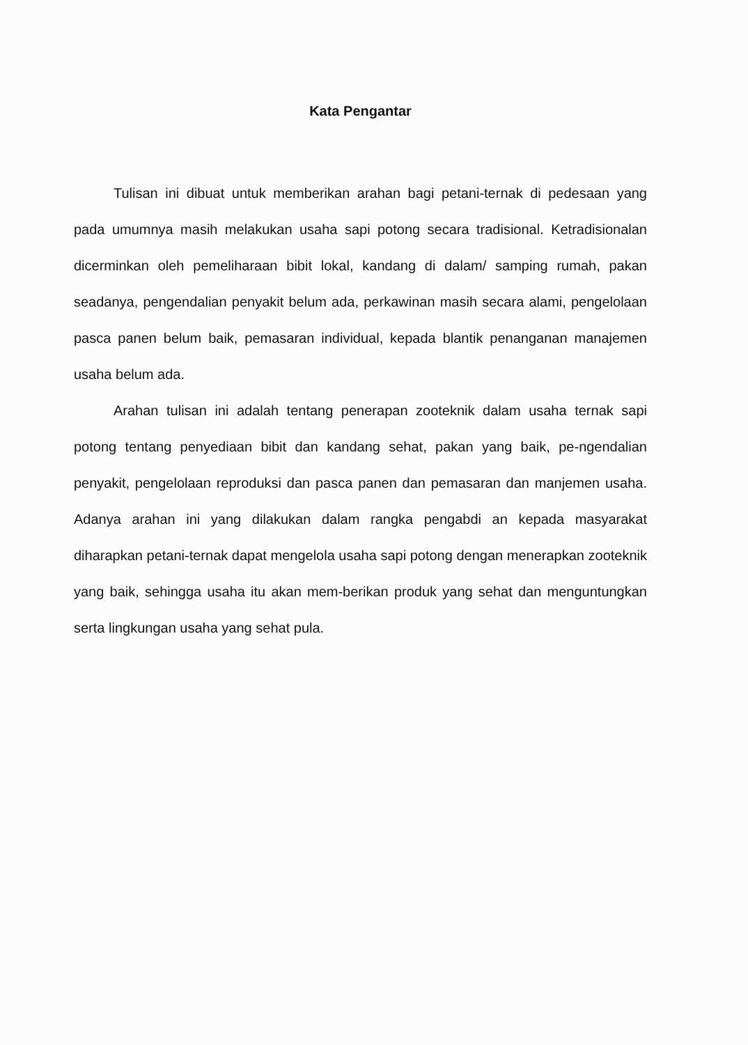Kata Pengantar
Tulisan ini dibuat untuk memberikan arahan bagi petani-ternak di pedesaan yang pada umumnya masih melakukan usaha sapi potong secara tradisional. Ketradisionalan dicerminkan oleh pemeliharaan bibit lokal, kandang di dalam/ samping rumah, pakan seadanya, pengendalian penyakit belum ada, perkawinan masih secara alami, pengelolaan pasca panen belum baik, pemasaran individual, kepada blantik penanganan manajemen usaha belum ada.
Arahan tulisan ini adalah tentang penerapan zooteknik dalam usaha ternak sapi potong tentang penyediaan bibit dan kandang sehat, pakan yang baik, pe-ngendalian penyakit, pengelolaan reproduksi dan pasca panen dan pemasaran dan manjemen usaha. Adanya arahan ini yang dilakukan dalam rangka pengabdi an kepada masyarakat diharapkan petani-ternak dapat mengelola usaha sapi potong dengan menerapkan zooteknik yang baik, sehingga usaha itu akan mem-berikan produk yang sehat dan menguntungkan serta lingkungan usaha yang sehat pula.